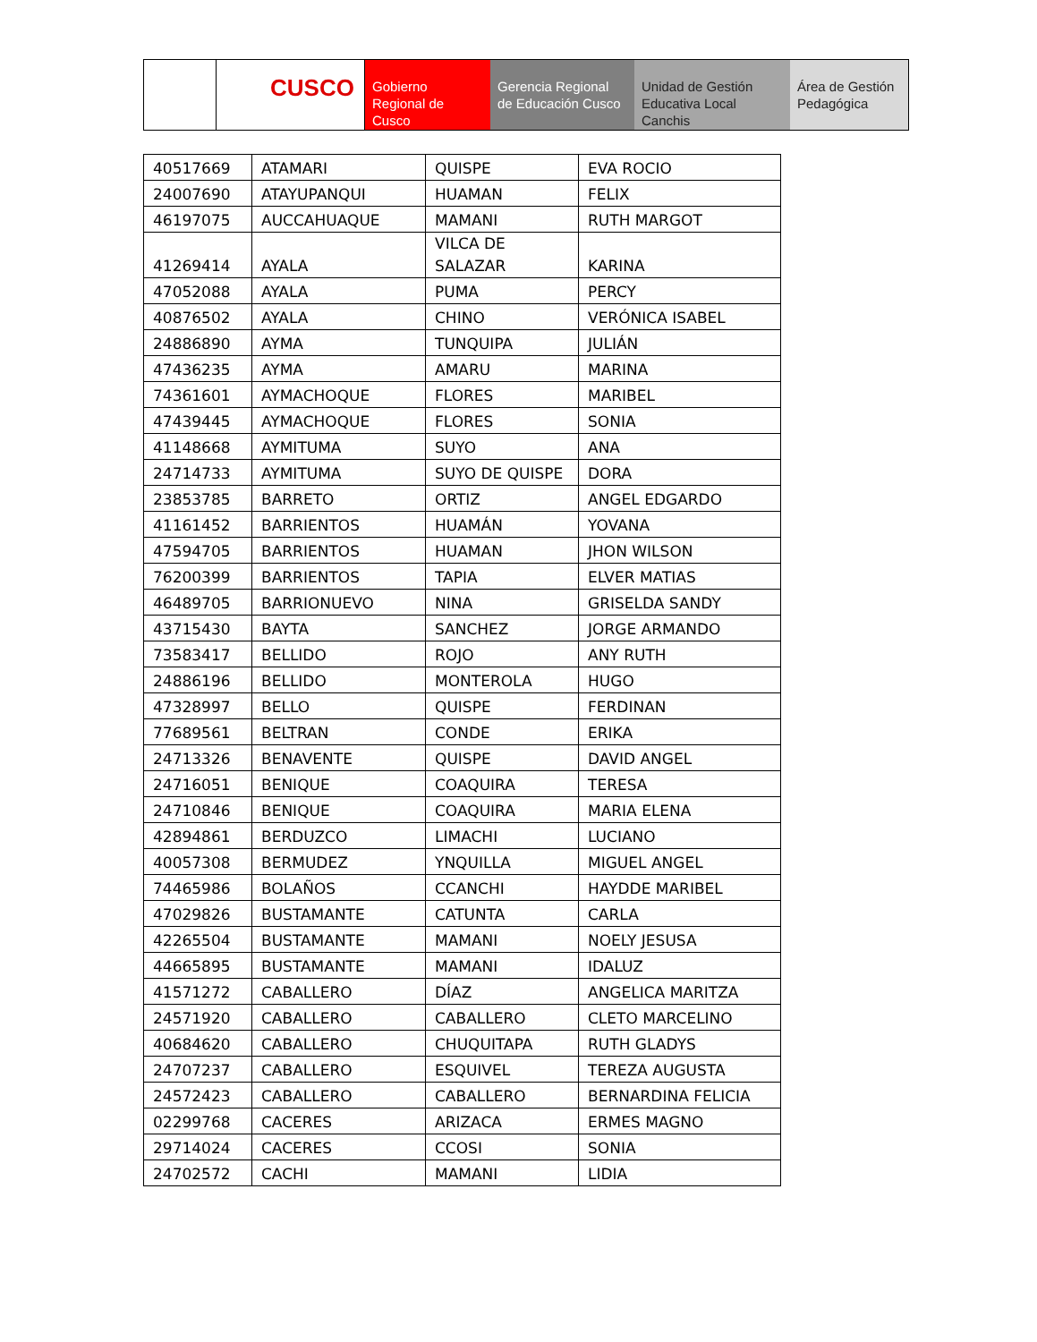CUSCO Gobierno Regional de Cusco
Gerencia Regional de Educación Cusco
Unidad de Gestión Educativa Local Canchis
Área de Gestión Pedagógica
| 40517669 | ATAMARI | QUISPE | EVA ROCIO |
| 24007690 | ATAYUPANQUI | HUAMAN | FELIX |
| 46197075 | AUCCAHUAQUE | MAMANI | RUTH MARGOT |
| 41269414 | AYALA | VILCA DE SALAZAR | KARINA |
| 47052088 | AYALA | PUMA | PERCY |
| 40876502 | AYALA | CHINO | VERÓNICA ISABEL |
| 24886890 | AYMA | TUNQUIPA | JULIÁN |
| 47436235 | AYMA | AMARU | MARINA |
| 74361601 | AYMACHOQUE | FLORES | MARIBEL |
| 47439445 | AYMACHOQUE | FLORES | SONIA |
| 41148668 | AYMITUMA | SUYO | ANA |
| 24714733 | AYMITUMA | SUYO DE QUISPE | DORA |
| 23853785 | BARRETO | ORTIZ | ANGEL EDGARDO |
| 41161452 | BARRIENTOS | HUAMÁN | YOVANA |
| 47594705 | BARRIENTOS | HUAMAN | JHON WILSON |
| 76200399 | BARRIENTOS | TAPIA | ELVER MATIAS |
| 46489705 | BARRIONUEVO | NINA | GRISELDA SANDY |
| 43715430 | BAYTA | SANCHEZ | JORGE ARMANDO |
| 73583417 | BELLIDO | ROJO | ANY RUTH |
| 24886196 | BELLIDO | MONTEROLA | HUGO |
| 47328997 | BELLO | QUISPE | FERDINAN |
| 77689561 | BELTRAN | CONDE | ERIKA |
| 24713326 | BENAVENTE | QUISPE | DAVID ANGEL |
| 24716051 | BENIQUE | COAQUIRA | TERESA |
| 24710846 | BENIQUE | COAQUIRA | MARIA ELENA |
| 42894861 | BERDUZCO | LIMACHI | LUCIANO |
| 40057308 | BERMUDEZ | YNQUILLA | MIGUEL ANGEL |
| 74465986 | BOLAÑOS | CCANCHI | HAYDDE MARIBEL |
| 47029826 | BUSTAMANTE | CATUNTA | CARLA |
| 42265504 | BUSTAMANTE | MAMANI | NOELY JESUSA |
| 44665895 | BUSTAMANTE | MAMANI | IDALUZ |
| 41571272 | CABALLERO | DÍAZ | ANGELICA MARITZA |
| 24571920 | CABALLERO | CABALLERO | CLETO MARCELINO |
| 40684620 | CABALLERO | CHUQUITAPA | RUTH GLADYS |
| 24707237 | CABALLERO | ESQUIVEL | TEREZA AUGUSTA |
| 24572423 | CABALLERO | CABALLERO | BERNARDINA FELICIA |
| 02299768 | CACERES | ARIZACA | ERMES MAGNO |
| 29714024 | CACERES | CCOSI | SONIA |
| 24702572 | CACHI | MAMANI | LIDIA |